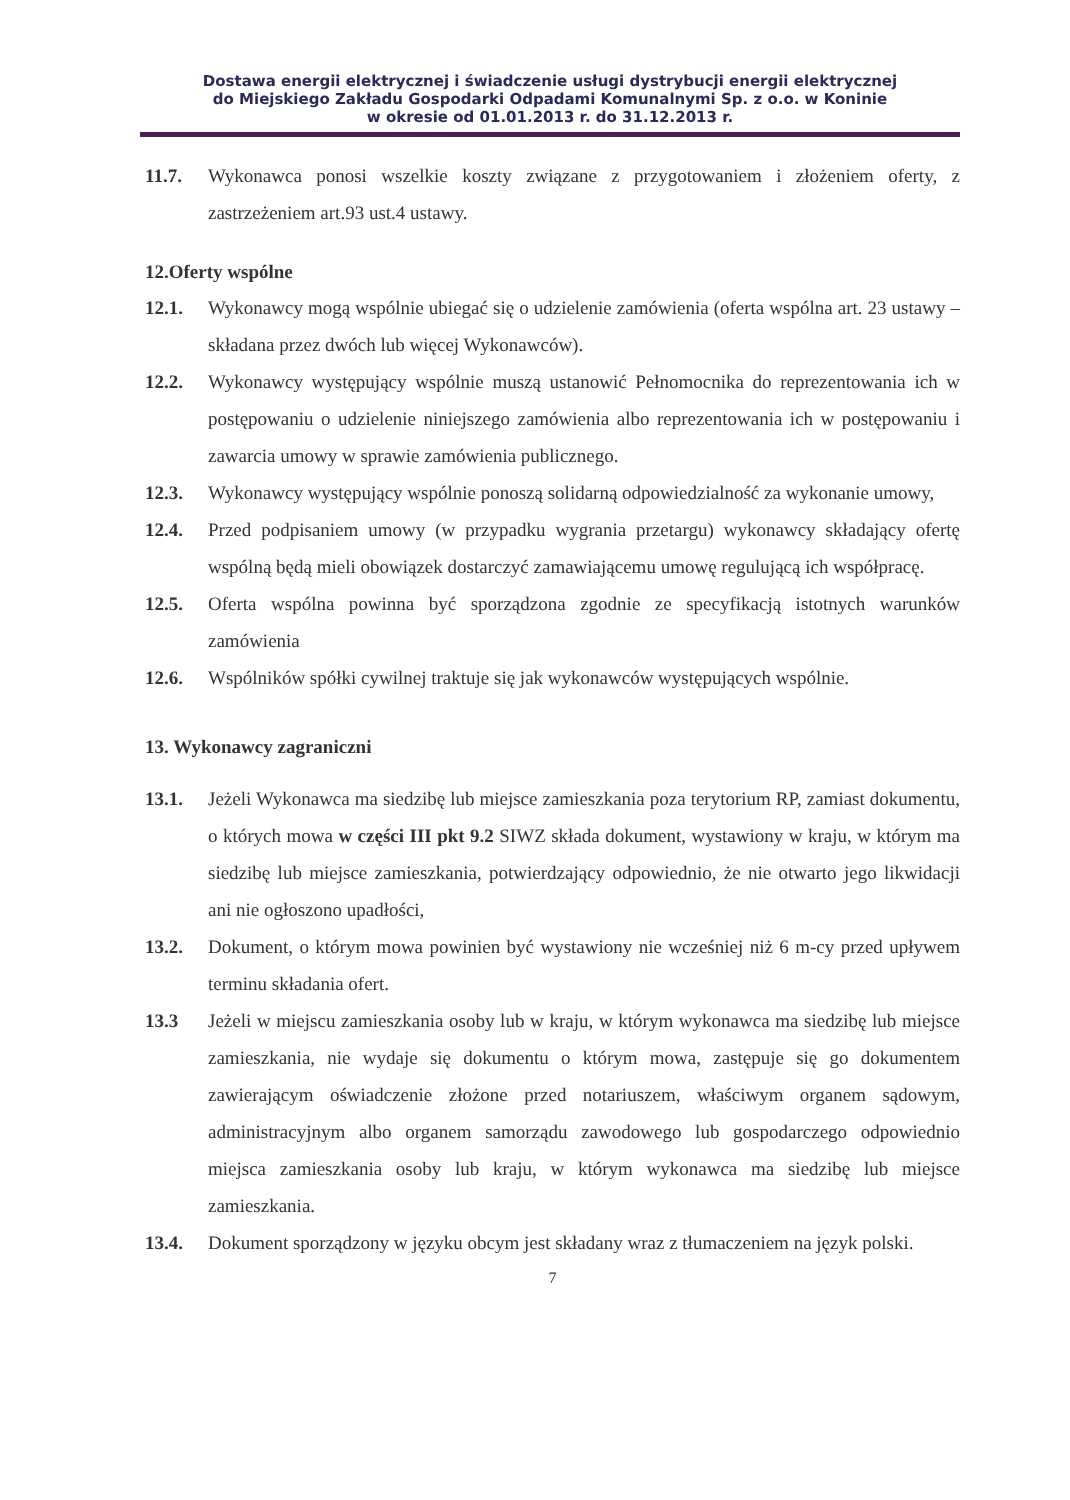Dostawa energii elektrycznej i świadczenie usługi dystrybucji energii elektrycznej
do Miejskiego Zakładu Gospodarki Odpadami Komunalnymi Sp. z o.o. w Koninie
w okresie od 01.01.2013 r. do 31.12.2013 r.
11.7. Wykonawca ponosi wszelkie koszty związane z przygotowaniem i złożeniem oferty, z zastrzeżeniem art.93 ust.4 ustawy.
12.Oferty wspólne
12.1. Wykonawcy mogą wspólnie ubiegać się o udzielenie zamówienia (oferta wspólna art. 23 ustawy – składana przez dwóch lub więcej Wykonawców).
12.2. Wykonawcy występujący wspólnie muszą ustanowić Pełnomocnika do reprezentowania ich w postępowaniu o udzielenie niniejszego zamówienia albo reprezentowania ich w postępowaniu i zawarcia umowy w sprawie zamówienia publicznego.
12.3. Wykonawcy występujący wspólnie ponoszą solidarną odpowiedzialność za wykonanie umowy,
12.4. Przed podpisaniem umowy (w przypadku wygrania przetargu) wykonawcy składający ofertę wspólną będą mieli obowiązek dostarczyć zamawiającemu umowę regulującą ich współpracę.
12.5. Oferta wspólna powinna być sporządzona zgodnie ze specyfikacją istotnych warunków zamówienia
12.6. Wspólników spółki cywilnej traktuje się jak wykonawców występujących wspólnie.
13. Wykonawcy zagraniczni
13.1. Jeżeli Wykonawca ma siedzibę lub miejsce zamieszkania poza terytorium RP, zamiast dokumentu, o których mowa w części III pkt 9.2 SIWZ składa dokument, wystawiony w kraju, w którym ma siedzibę lub miejsce zamieszkania, potwierdzający odpowiednio, że nie otwarto jego likwidacji ani nie ogłoszono upadłości,
13.2. Dokument, o którym mowa powinien być wystawiony nie wcześniej niż 6 m-cy przed upływem terminu składania ofert.
13.3 Jeżeli w miejscu zamieszkania osoby lub w kraju, w którym wykonawca ma siedzibę lub miejsce zamieszkania, nie wydaje się dokumentu o którym mowa, zastępuje się go dokumentem zawierającym oświadczenie złożone przed notariuszem, właściwym organem sądowym, administracyjnym albo organem samorządu zawodowego lub gospodarczego odpowiednio miejsca zamieszkania osoby lub kraju, w którym wykonawca ma siedzibę lub miejsce zamieszkania.
13.4. Dokument sporządzony w języku obcym jest składany wraz z tłumaczeniem na język polski.
7